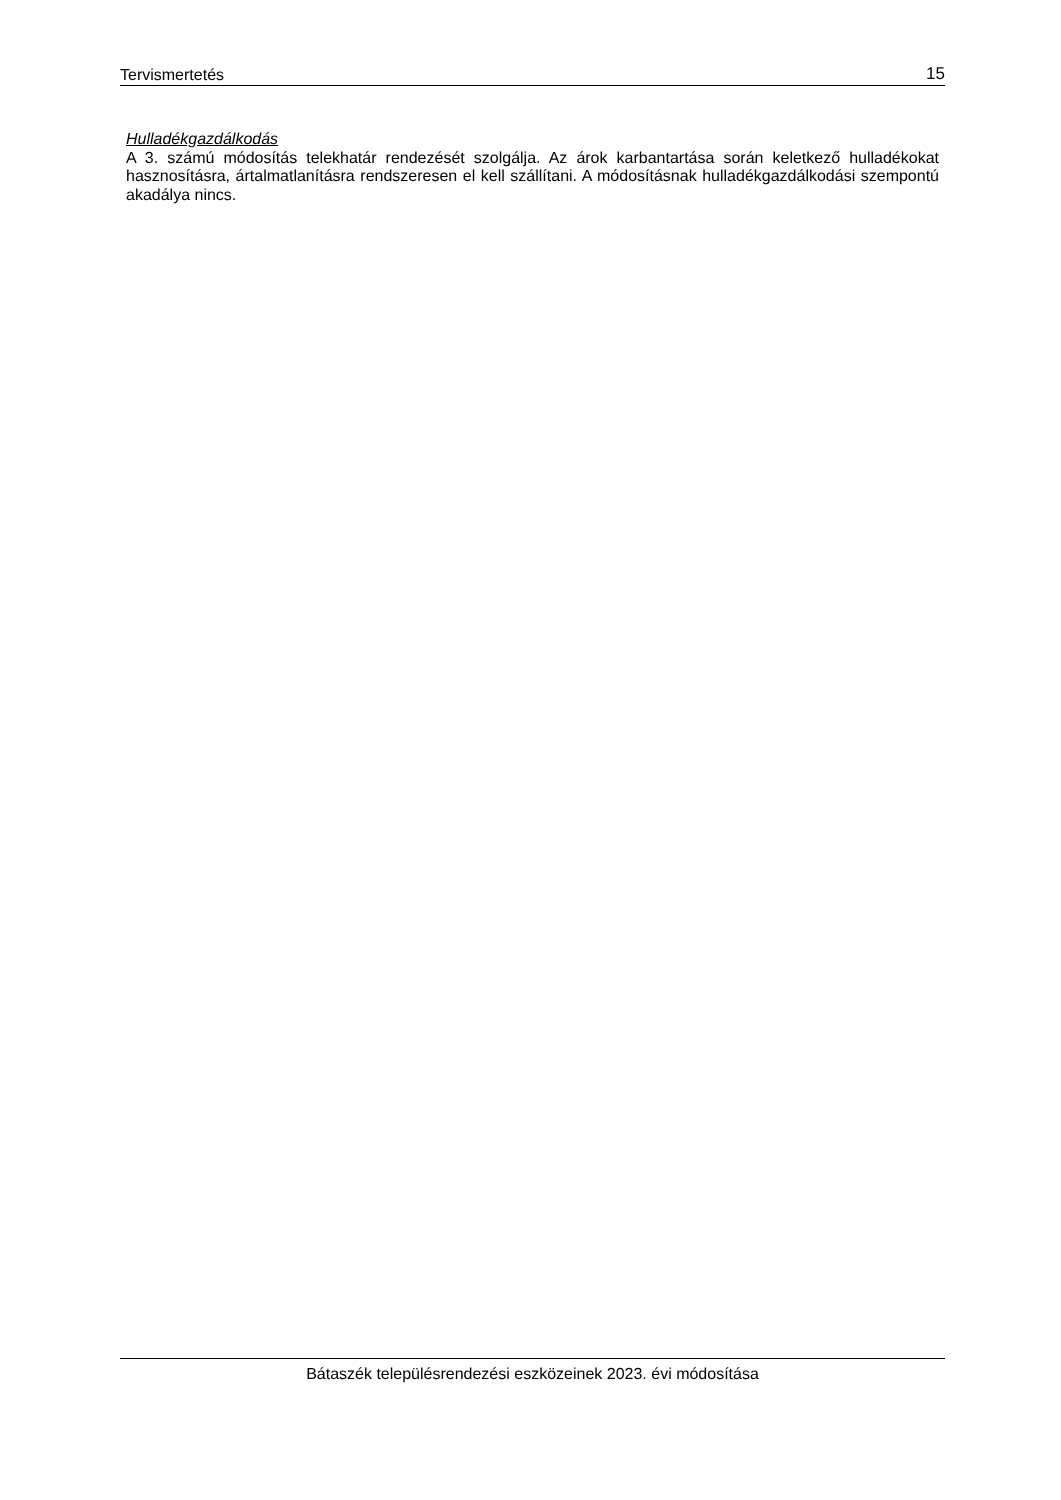Tervismertetés 15
Hulladékgazdálkodás
A 3. számú módosítás telekhatár rendezését szolgálja. Az árok karbantartása során keletkező hulladékokat hasznosításra, ártalmatlanításra rendszeresen el kell szállítani. A módosításnak hulladékgazdálkodási szempontú akadálya nincs.
Bátaszék településrendezési eszközeinek 2023. évi módosítása